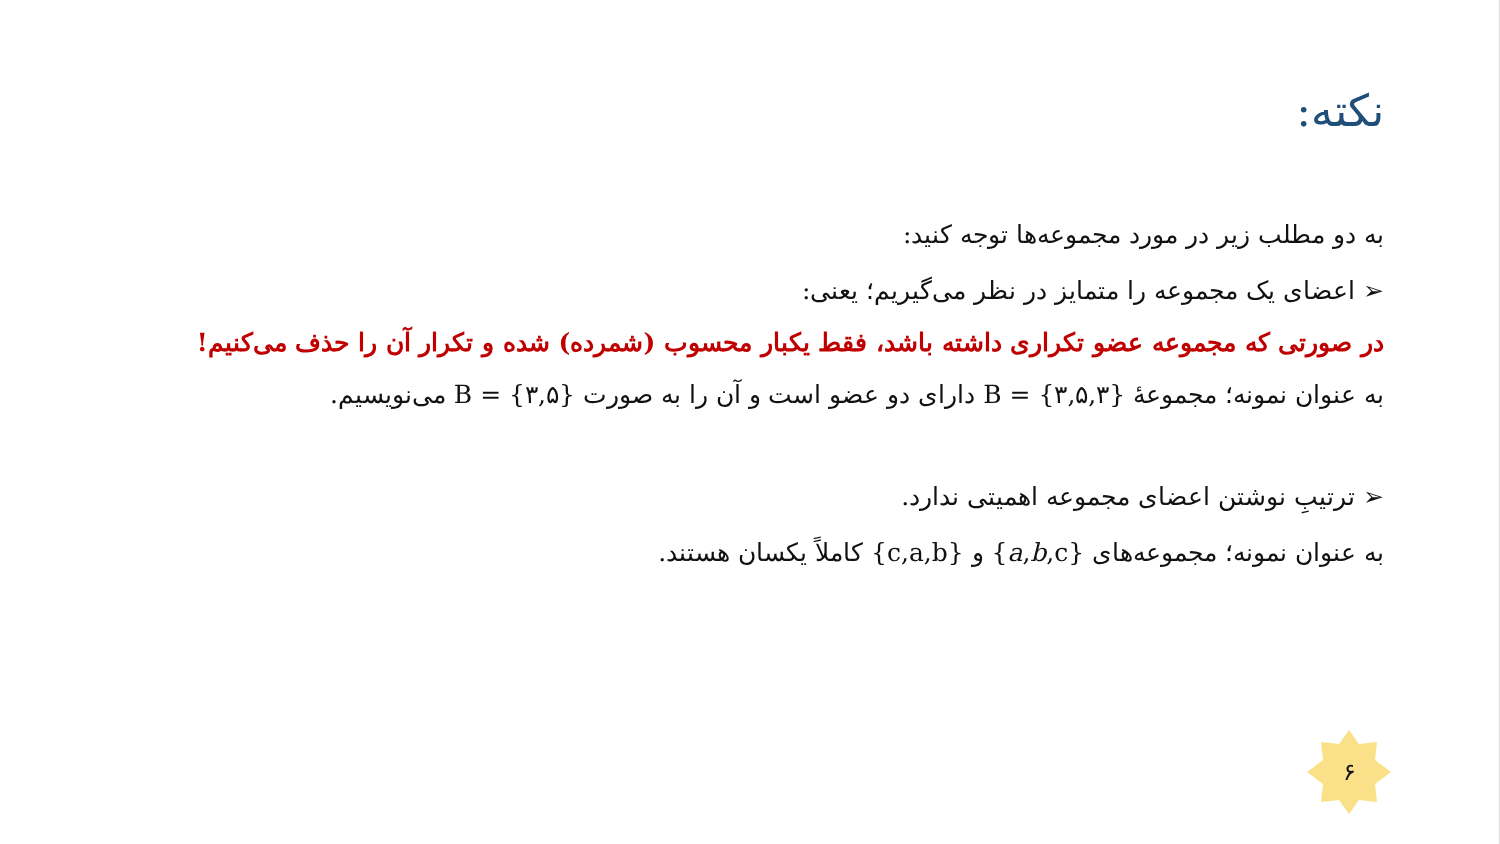نکته:
به دو مطلب زیر در مورد مجموعه‌ها توجه کنید:
➢ اعضای یک مجموعه را متمایز در نظر می‌گیریم؛ یعنی:
در صورتی که مجموعه عضو تکراری داشته باشد، فقط یکبار محسوب (شمرده) شده و تکرار آن را حذف می‌کنیم!
به عنوان نمونه؛ مجموعهٔ B = {۳,۵,۳} دارای دو عضو است و آن را به صورت B = {۳,۵} می‌نویسیم.
➢ ترتیبِ نوشتن اعضای مجموعه اهمیتی ندارد.
به عنوان نمونه؛ مجموعه‌های {a,b,c} و {c,a,b} کاملاً یکسان هستند.
۶